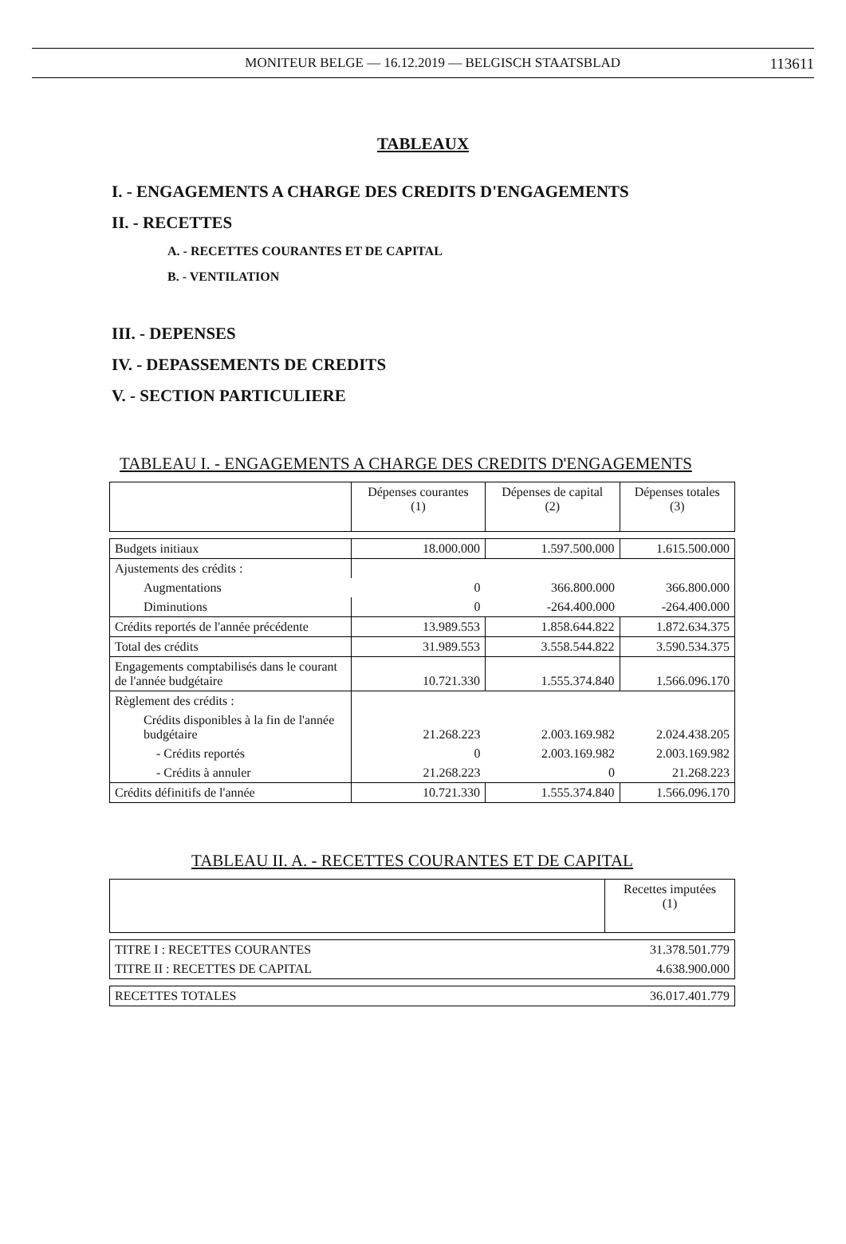MONITEUR BELGE — 16.12.2019 — BELGISCH STAATSBLAD 113611
TABLEAUX
I. - ENGAGEMENTS A CHARGE DES CREDITS D'ENGAGEMENTS
II. - RECETTES
A. - RECETTES COURANTES ET DE CAPITAL
B. - VENTILATION
III. - DEPENSES
IV. - DEPASSEMENTS DE CREDITS
V. - SECTION PARTICULIERE
TABLEAU I. - ENGAGEMENTS A CHARGE DES CREDITS D'ENGAGEMENTS
| | Dépenses courantes (1) | Dépenses de capital (2) | Dépenses totales (3) |
| Budgets initiaux | 18.000.000 | 1.597.500.000 | 1.615.500.000 |
| Ajustements des crédits : | | | |
| Augmentations | 0 | 366.800.000 | 366.800.000 |
| Diminutions | 0 | -264.400.000 | -264.400.000 |
| Crédits reportés de l'année précédente | 13.989.553 | 1.858.644.822 | 1.872.634.375 |
| Total des crédits | 31.989.553 | 3.558.544.822 | 3.590.534.375 |
| Engagements comptabilisés dans le courant de l'année budgétaire | 10.721.330 | 1.555.374.840 | 1.566.096.170 |
| Règlement des crédits : | | | |
| Crédits disponibles à la fin de l'année budgétaire | 21.268.223 | 2.003.169.982 | 2.024.438.205 |
| - Crédits reportés | 0 | 2.003.169.982 | 2.003.169.982 |
| - Crédits à annuler | 21.268.223 | 0 | 21.268.223 |
| Crédits définitifs de l'année | 10.721.330 | 1.555.374.840 | 1.566.096.170 |
TABLEAU II. A. - RECETTES COURANTES ET DE CAPITAL
| | Recettes imputées (1) |
| TITRE I : RECETTES COURANTES | 31.378.501.779 |
| TITRE II : RECETTES DE CAPITAL | 4.638.900.000 |
| RECETTES TOTALES | 36.017.401.779 |